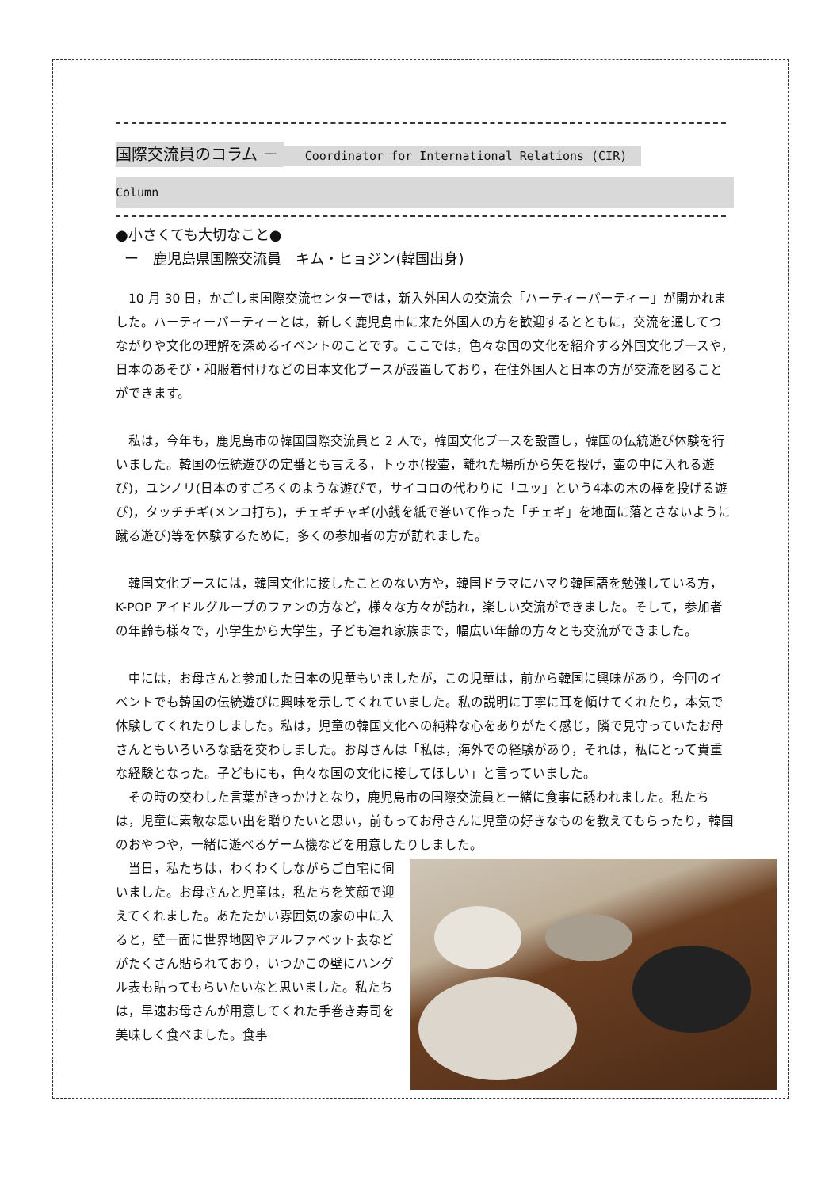国際交流員のコラム － Coordinator for International Relations (CIR)
Column
●小さくても大切なこと●
ー　鹿児島県国際交流員　キム・ヒョジン(韓国出身)
　10 月 30 日，かごしま国際交流センターでは，新入外国人の交流会「ハーティーパーティー」が開かれました。ハーティーパーティーとは，新しく鹿児島市に来た外国人の方を歓迎するとともに，交流を通してつながりや文化の理解を深めるイベントのことです。ここでは，色々な国の文化を紹介する外国文化ブースや，日本のあそび・和服着付けなどの日本文化ブースが設置しており，在住外国人と日本の方が交流を図ることができます。
　私は，今年も，鹿児島市の韓国国際交流員と 2 人で，韓国文化ブースを設置し，韓国の伝統遊び体験を行いました。韓国の伝統遊びの定番とも言える，トゥホ(投壷，離れた場所から矢を投げ，壷の中に入れる遊び)，ユンノリ(日本のすごろくのような遊びで，サイコロの代わりに「ユッ」という4本の木の棒を投げる遊び)，タッチチギ(メンコ打ち)，チェギチャギ(小銭を紙で巻いて作った「チェギ」を地面に落とさないように蹴る遊び)等を体験するために，多くの参加者の方が訪れました。
　韓国文化ブースには，韓国文化に接したことのない方や，韓国ドラマにハマり韓国語を勉強している方，K-POP アイドルグループのファンの方など，様々な方々が訪れ，楽しい交流ができました。そして，参加者の年齢も様々で，小学生から大学生，子ども連れ家族まで，幅広い年齢の方々とも交流ができました。
　中には，お母さんと参加した日本の児童もいましたが，この児童は，前から韓国に興味があり，今回のイベントでも韓国の伝統遊びに興味を示してくれていました。私の説明に丁寧に耳を傾けてくれたり，本気で体験してくれたりしました。私は，児童の韓国文化への純粋な心をありがたく感じ，隣で見守っていたお母さんともいろいろな話を交わしました。お母さんは「私は，海外での経験があり，それは，私にとって貴重な経験となった。子どもにも，色々な国の文化に接してほしい」と言っていました。
　その時の交わした言葉がきっかけとなり，鹿児島市の国際交流員と一緒に食事に誘われました。私たちは，児童に素敵な思い出を贈りたいと思い，前もってお母さんに児童の好きなものを教えてもらったり，韓国のおやつや，一緒に遊べるゲーム機などを用意したりしました。
　当日，私たちは，わくわくしながらご自宅に伺いました。お母さんと児童は，私たちを笑顔で迎えてくれました。あたたかい雰囲気の家の中に入ると，壁一面に世界地図やアルファベット表などがたくさん貼られており，いつかこの壁にハングル表も貼ってもらいたいなと思いました。私たちは，早速お母さんが用意してくれた手巻き寿司を美味しく食べました。食事